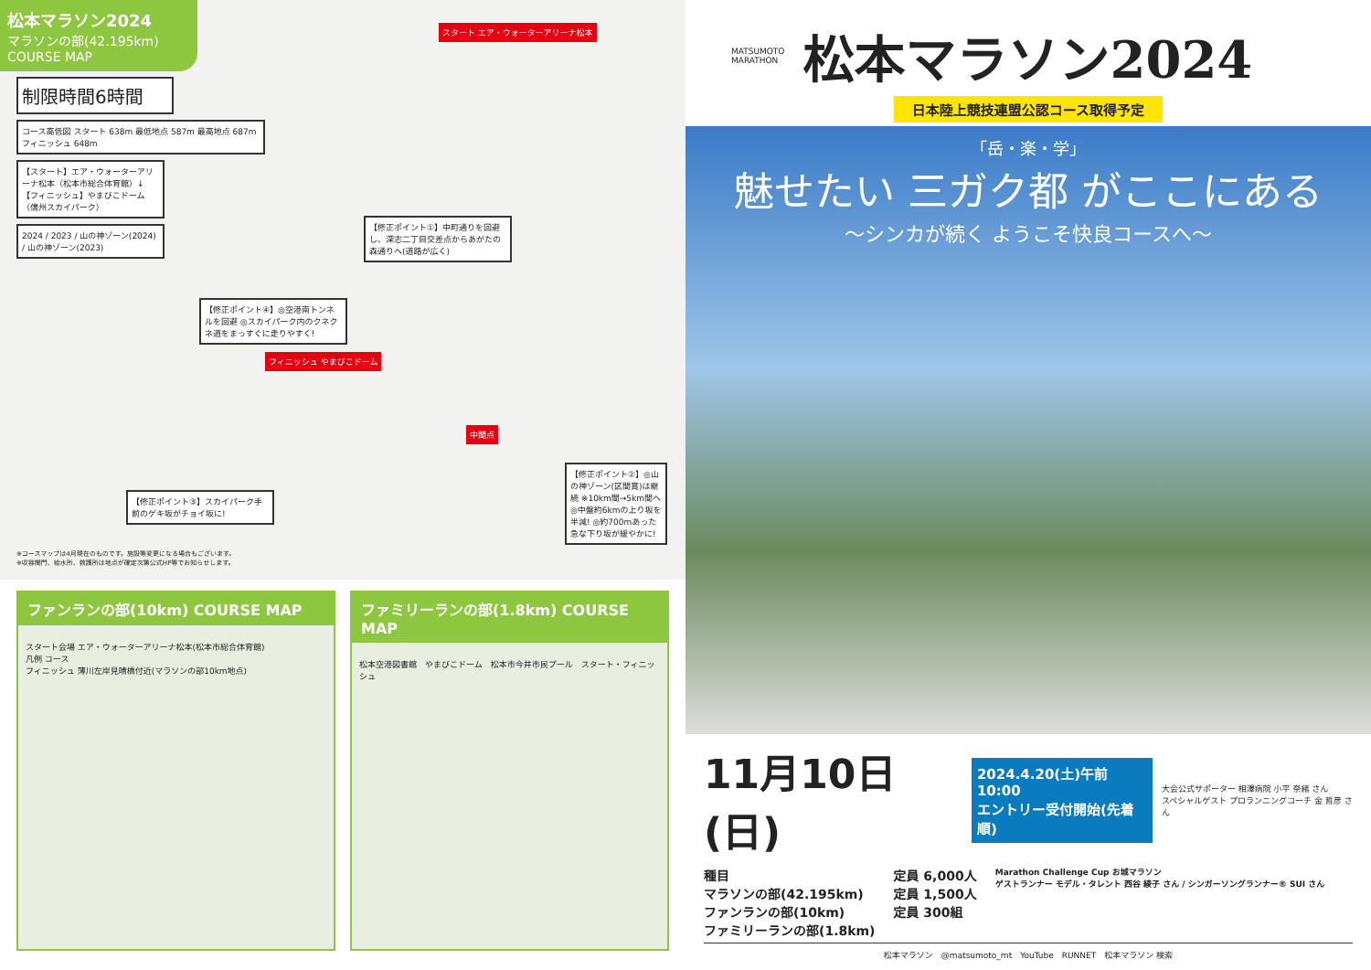松本マラソン2024
マラソンの部(42.195km)
COURSE MAP
制限時間6時間
コース高低図 スタート 638m 最低地点 587m 最高地点 687m フィニッシュ 648m
【スタート】エア・ウォーターアリーナ松本（松本市総合体育館）↓【フィニッシュ】やまびこドーム（信州スカイパーク）
2024 / 2023 / 山の神ゾーン(2024) / 山の神ゾーン(2023)
【修正ポイント①】中町通りを回避し、深志二丁目交差点からあがたの森通りへ(道路が広く)
【修正ポイント④】◎空港南トンネルを回避 ◎スカイパーク内のクネクネ道をまっすぐに走りやすく!
【修正ポイント③】スカイパーク手前のゲキ坂がチョイ坂に!
【修正ポイント②】◎山の神ゾーン(区間賞)は継続 ※10km間→5km間へ ◎中盤約6kmの上り坂を半減! ◎約700mあった急な下り坂が緩やかに!
スタート エア・ウォーターアリーナ松本
フィニッシュ やまびこドーム
中間点
※コースマップは4月現在のものです。施設等変更になる場合もございます。
※収容関門、給水所、救護所は地点が確定次第公式HP等でお知らせします。
ファンランの部(10km) COURSE MAP
スタート会場 エア・ウォーターアリーナ松本(松本市総合体育館)
凡例 コース
フィニッシュ 薄川左岸見晴橋付近(マラソンの部10km地点)
ファミリーランの部(1.8km) COURSE MAP
松本空港図書館　やまびこドーム　松本市今井市民プール　スタート・フィニッシュ
MATSUMOTO
MARATHON
松本マラソン2024
日本陸上競技連盟公認コース取得予定
「岳・楽・学」
魅せたい 三ガク都 がここにある
〜シンカが続く ようこそ快良コースへ〜
11月10日(日)
2024.4.20(土)午前10:00
エントリー受付開始(先着順)
大会公式サポーター 相澤病院 小平 奈緒 さん
スペシャルゲスト プロランニングコーチ 金 哲彦 さん
種目
マラソンの部(42.195km)
ファンランの部(10km)
ファミリーランの部(1.8km)
定員 6,000人
定員 1,500人
定員 300組
Marathon Challenge Cup お城マラソン
ゲストランナー モデル・タレント 西谷 綾子 さん / シンガーソングランナー® SUI さん
松本マラソン　@matsumoto_mt　YouTube　RUNNET　松本マラソン 検索